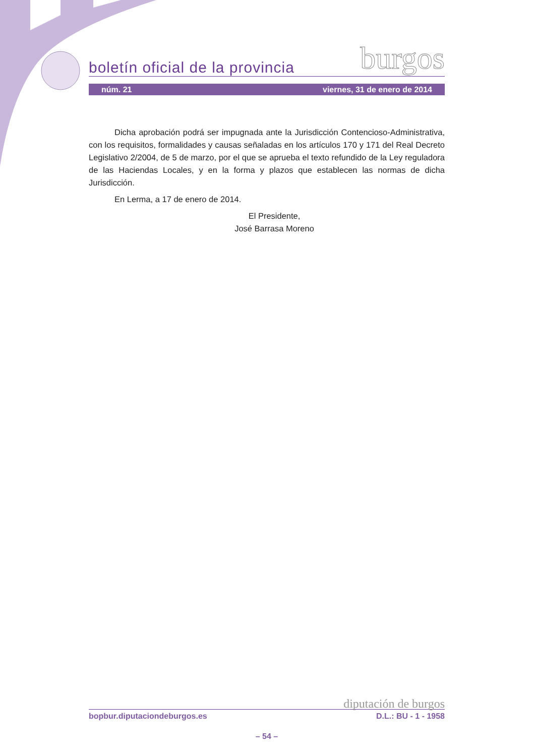boletín oficial de la provincia burgos
núm. 21 viernes, 31 de enero de 2014
Dicha aprobación podrá ser impugnada ante la Jurisdicción Contencioso-Administrativa, con los requisitos, formalidades y causas señaladas en los artículos 170 y 171 del Real Decreto Legislativo 2/2004, de 5 de marzo, por el que se aprueba el texto refundido de la Ley reguladora de las Haciendas Locales, y en la forma y plazos que establecen las normas de dicha Jurisdicción.
En Lerma, a 17 de enero de 2014.
El Presidente,
José Barrasa Moreno
diputación de burgos
bopbur.diputaciondeburgos.es D.L.: BU - 1 - 1958
– 54 –